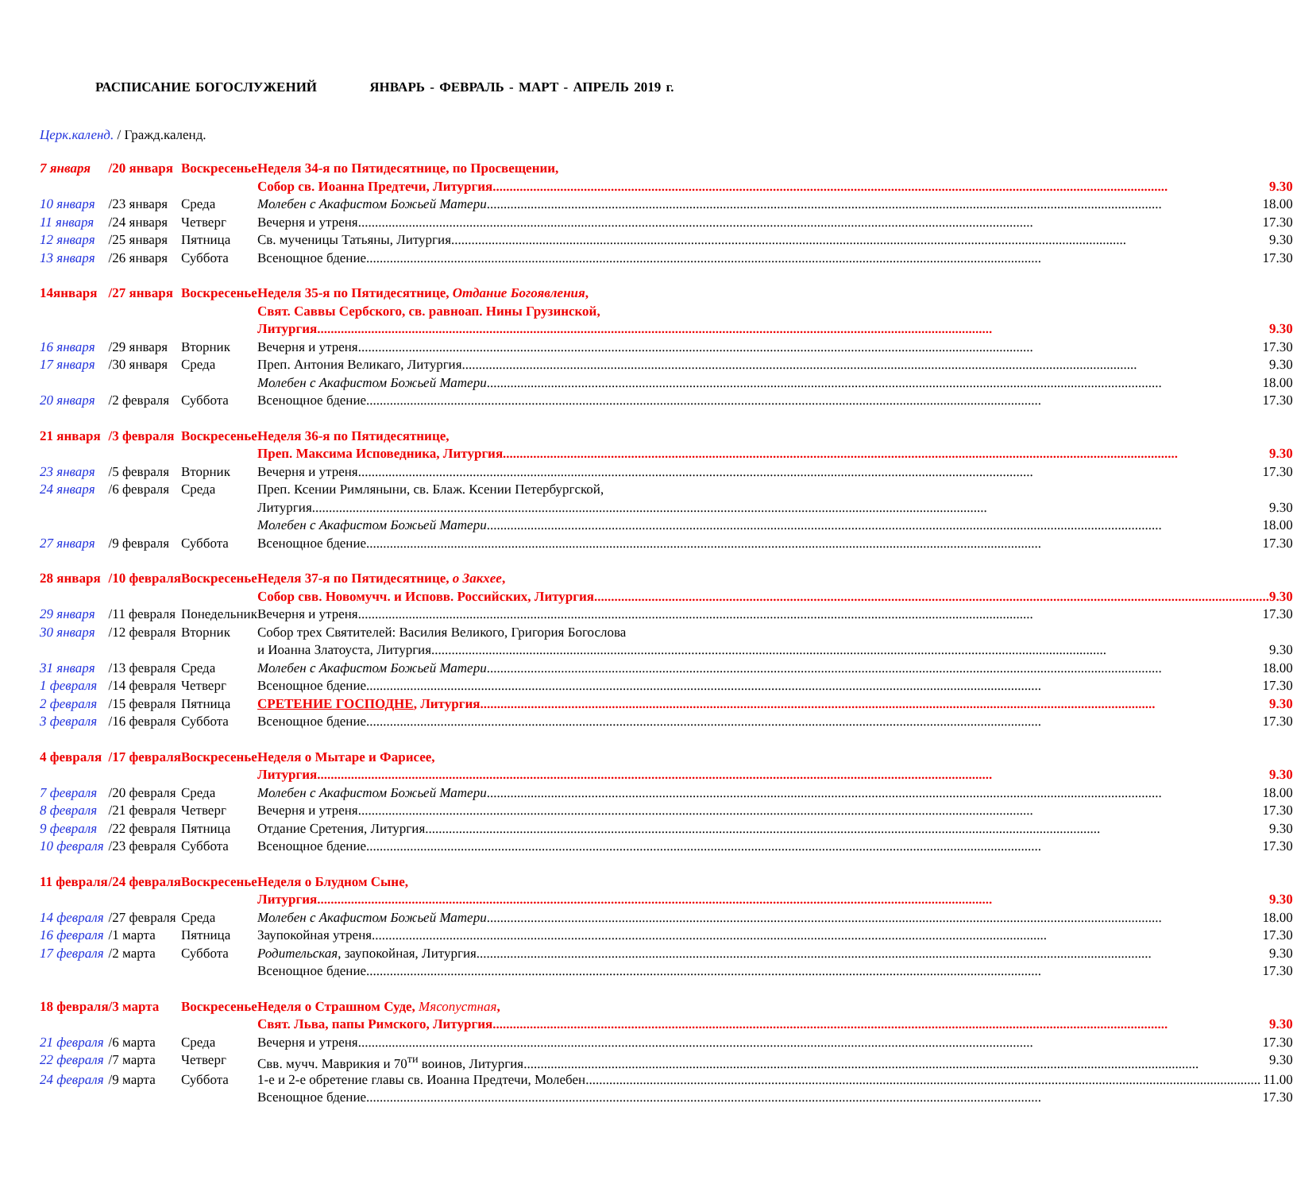РАСПИСАНИЕ БОГОСЛУЖЕНИЙ ЯНВАРЬ - ФЕВРАЛЬ - МАРТ - АПРЕЛЬ 2019 г.
Церк.календ. / Гражд.календ.
| 7 января | / | 20 января | Воскресенье | Неделя 34-я по Пятидесятнице, по Просвещении, |
| | | | | Собор св. Иоанна Предтечи, Литургия 9.30 |
| 10 января | / | 23 января | Среда | Молебен с Акафистом Божьей Матери 18.00 |
| 11 января | / | 24 января | Четверг | Вечерня и утреня 17.30 |
| 12 января | / | 25 января | Пятница | Св. мученицы Татьяны, Литургия 9.30 |
| 13 января | / | 26 января | Суббота | Всенощное бдение 17.30 |
| 14января | / | 27 января | Воскресенье | Неделя 35-я по Пятидесятнице, Отдание Богоявления , |
| | | | | Свят. Саввы Сербского, св. равноап. Нины Грузинской, |
| | | | | Литургия 9.30 |
| 16 января | / | 29 января | Вторник | Вечерня и утреня 17.30 |
| 17 января | / | 30 января | Среда | Преп. Антония Великаго, Литургия 9.30 |
| | | | | Молебен с Акафистом Божьей Матери 18.00 |
| 20 января | / | 2 февраля | Суббота | Всенощное бдение 17.30 |
| 21 января | / | 3 февраля | Воскресенье | Неделя 36-я по Пятидесятнице, |
| | | | | Преп. Максима Исповедника, Литургия 9.30 |
| 23 января | / | 5 февраля | Вторник | Вечерня и утреня 17.30 |
| 24 января | / | 6 февраля | Среда | Преп. Ксении Римляныни, св. Блаж. Ксении Петербургской, |
| | | | | Литургия 9.30 |
| | | | | Молебен с Акафистом Божьей Матери 18.00 |
| 27 января | / | 9 февраля | Суббота | Всенощное бдение 17.30 |
| 28 января | / | 10 февраля | Воскресенье | Неделя 37-я по Пятидесятнице, о Закхее , |
| | | | | Собор свв. Новомучч. и Исповв. Российских, Литургия 9.30 |
| 29 января | / | 11 февраля | Понедельник | Вечерня и утреня 17.30 |
| 30 января | / | 12 февраля | Вторник | Собор трех Святителей: Василия Великого, Григория Богослова |
| | | | | и Иоанна Златоуста, Литургия 9.30 |
| 31 января | / | 13 февраля | Среда | Молебен с Акафистом Божьей Матери 18.00 |
| 1 февраля | / | 14 февраля | Четверг | Всенощное бдение 17.30 |
| 2 февраля | / | 15 февраля | Пятница | СРЕТЕНИЕ ГОСПОДНЕ , Литургия 9.30 |
| 3 февраля | / | 16 февраля | Суббота | Всенощное бдение 17.30 |
| 4 февраля | / | 17 февраля | Воскресенье | Неделя о Мытаре и Фарисее, |
| | | | | Литургия 9.30 |
| 7 февраля | / | 20 февраля | Среда | Молебен с Акафистом Божьей Матери 18.00 |
| 8 февраля | / | 21 февраля | Четверг | Вечерня и утреня 17.30 |
| 9 февраля | / | 22 февраля | Пятница | Отдание Сретения, Литургия 9.30 |
| 10 февраля | / | 23 февраля | Суббота | Всенощное бдение 17.30 |
| 11 февраля | / | 24 февраля | Воскресенье | Неделя о Блудном Сыне, |
| | | | | Литургия 9.30 |
| 14 февраля | / | 27 февраля | Среда | Молебен с Акафистом Божьей Матери 18.00 |
| 16 февраля | / | 1 марта | Пятница | Заупокойная утреня 17.30 |
| 17 февраля | / | 2 марта | Суббота | Родительская , заупокойная, Литургия 9.30 |
| | | | | Всенощное бдение 17.30 |
| 18 февраля | / | 3 марта | Воскресенье | Неделя о Страшном Суде, Мясопустная , |
| | | | | Свят. Льва, папы Римского, Литургия 9.30 |
| 21 февраля | / | 6 марта | Среда | Вечерня и утреня 17.30 |
| 22 февраля | / | 7 марта | Четверг | Свв. мучч. Маврикия и 70<sup>ти</sup> воинов, Литургия 9.30 |
| 24 февраля | / | 9 марта | Суббота | 1-е и 2-е обретение главы св. Иоанна Предтечи, Молебен 11.00 |
| | | | | Всенощное бдение 17.30 |